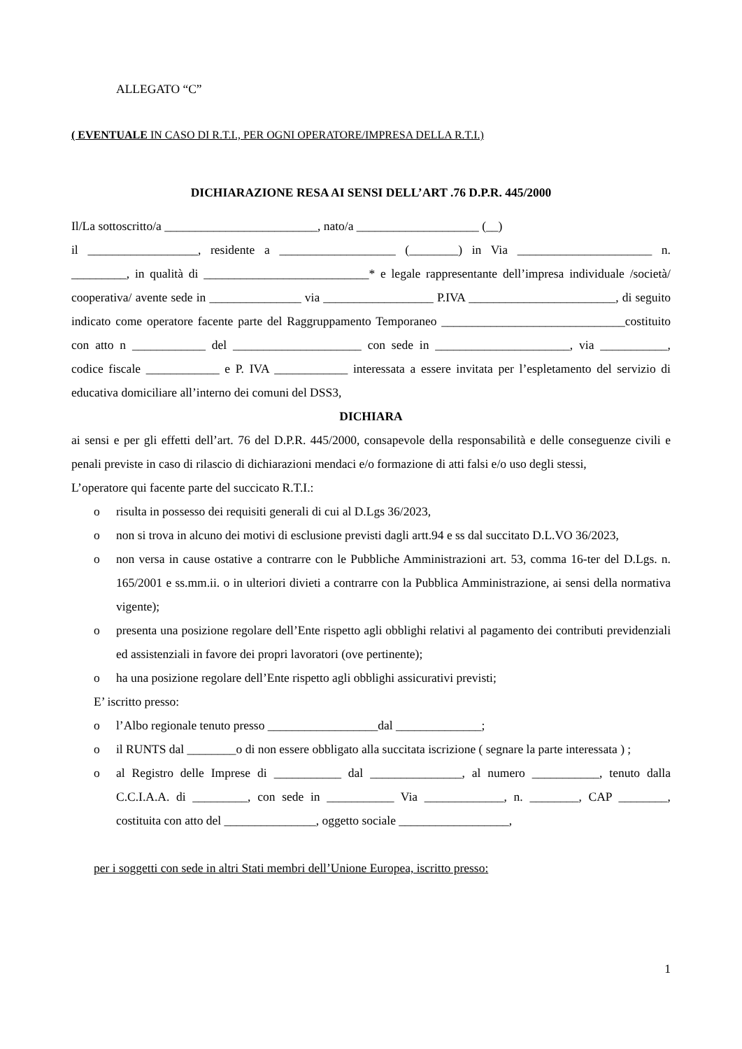ALLEGATO “C”
( EVENTUALE IN CASO DI R.T.I., PER OGNI OPERATORE/IMPRESA DELLA R.T.I.)
DICHIARAZIONE RESA AI SENSI DELL’ART .76 D.P.R. 445/2000
Il/La sottoscritto/a _________________________, nato/a ____________________ (__)
il __________________, residente a ___________________ (________) in Via ______________________ n. _________, in qualità di ___________________________* e legale rappresentante dell’impresa individuale /società/ cooperativa/ avente sede in _______________ via __________________ P.IVA ________________________, di seguito indicato come operatore facente parte del Raggruppamento Temporaneo ______________________________costituito con atto n ____________ del _____________________ con sede in ______________________, via ___________, codice fiscale ____________ e P. IVA ____________ interessata a essere invitata per l’espletamento del servizio di educativa domiciliare all’interno dei comuni del DSS3,
DICHIARA
ai sensi e per gli effetti dell’art. 76 del D.P.R. 445/2000, consapevole della responsabilità e delle conseguenze civili e penali previste in caso di rilascio di dichiarazioni mendaci e/o formazione di atti falsi e/o uso degli stessi,
L’operatore qui facente parte del succicato R.T.I.:
o risulta in possesso dei requisiti generali di cui al D.Lgs 36/2023,
o non si trova in alcuno dei motivi di esclusione previsti dagli artt.94 e ss dal succitato D.L.VO 36/2023,
o non versa in cause ostative a contrarre con le Pubbliche Amministrazioni art. 53, comma 16-ter del D.Lgs. n. 165/2001 e ss.mm.ii. o in ulteriori divieti a contrarre con la Pubblica Amministrazione, ai sensi della normativa vigente);
o presenta una posizione regolare dell’Ente rispetto agli obblighi relativi al pagamento dei contributi previdenziali ed assistenziali in favore dei propri lavoratori (ove pertinente);
o ha una posizione regolare dell’Ente rispetto agli obblighi assicurativi previsti;
E’ iscritto presso:
o l’Albo regionale tenuto presso __________________dal ______________;
o il RUNTS dal ________o di non essere obbligato alla succitata iscrizione ( segnare la parte interessata ) ;
o al Registro delle Imprese di ___________ dal _______________, al numero ___________, tenuto dalla C.C.I.A.A. di _________, con sede in ___________ Via _____________, n. ________, CAP ________, costituita con atto del _______________, oggetto sociale __________________,
per i soggetti con sede in altri Stati membri dell’Unione Europea, iscritto presso:
1